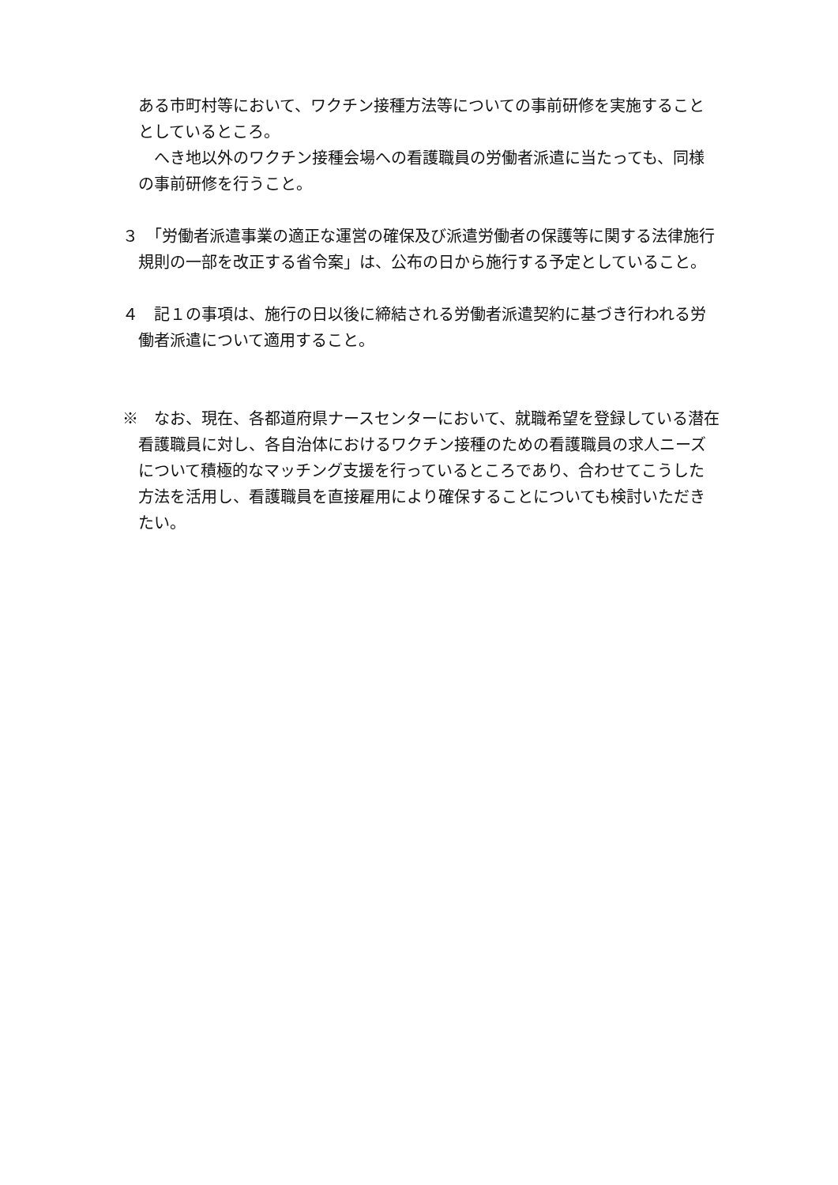ある市町村等において、ワクチン接種方法等についての事前研修を実施することとしているところ。
　へき地以外のワクチン接種会場への看護職員の労働者派遣に当たっても、同様の事前研修を行うこと。
３　「労働者派遣事業の適正な運営の確保及び派遣労働者の保護等に関する法律施行規則の一部を改正する省令案」は、公布の日から施行する予定としていること。
４　記１の事項は、施行の日以後に締結される労働者派遣契約に基づき行われる労働者派遣について適用すること。
※　なお、現在、各都道府県ナースセンターにおいて、就職希望を登録している潜在看護職員に対し、各自治体におけるワクチン接種のための看護職員の求人ニーズについて積極的なマッチング支援を行っているところであり、合わせてこうした方法を活用し、看護職員を直接雇用により確保することについても検討いただきたい。